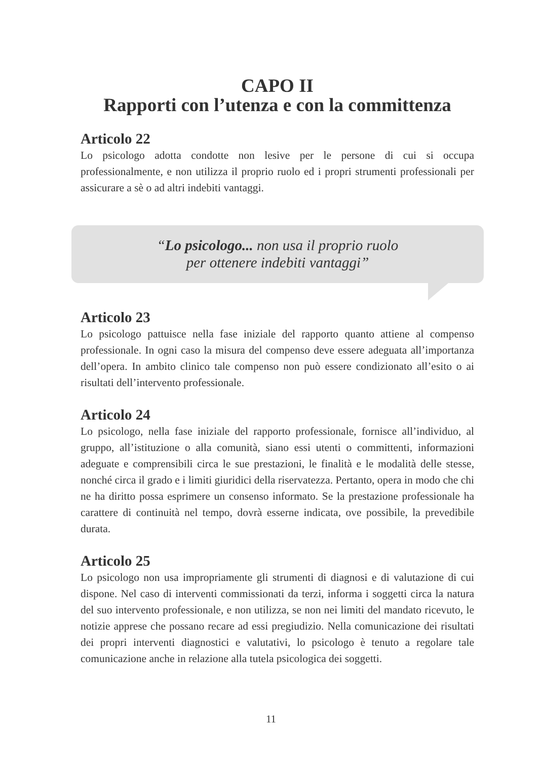CAPO II
Rapporti con l’utenza e con la committenza
Articolo 22
Lo psicologo adotta condotte non lesive per le persone di cui si occupa professionalmente, e non utilizza il proprio ruolo ed i propri strumenti professionali per assicurare a sè o ad altri indebiti vantaggi.
“Lo psicologo... non usa il proprio ruolo
per ottenere indebiti vantaggi”
Articolo 23
Lo psicologo pattuisce nella fase iniziale del rapporto quanto attiene al compenso professionale. In ogni caso la misura del compenso deve essere adeguata all’importanza dell’opera. In ambito clinico tale compenso non può essere condizionato all’esito o ai risultati dell’intervento professionale.
Articolo 24
Lo psicologo, nella fase iniziale del rapporto professionale, fornisce all’individuo, al gruppo, all’istituzione o alla comunità, siano essi utenti o committenti, informazioni adeguate e comprensibili circa le sue prestazioni, le finalità e le modalità delle stesse, nonché circa il grado e i limiti giuridici della riservatezza. Pertanto, opera in modo che chi ne ha diritto possa esprimere un consenso informato. Se la prestazione professionale ha carattere di continuità nel tempo, dovrà esserne indicata, ove possibile, la prevedibile durata.
Articolo 25
Lo psicologo non usa impropriamente gli strumenti di diagnosi e di valutazione di cui dispone. Nel caso di interventi commissionati da terzi, informa i soggetti circa la natura del suo intervento professionale, e non utilizza, se non nei limiti del mandato ricevuto, le notizie apprese che possano recare ad essi pregiudizio. Nella comunicazione dei risultati dei propri interventi diagnostici e valutativi, lo psicologo è tenuto a regolare tale comunicazione anche in relazione alla tutela psicologica dei soggetti.
11